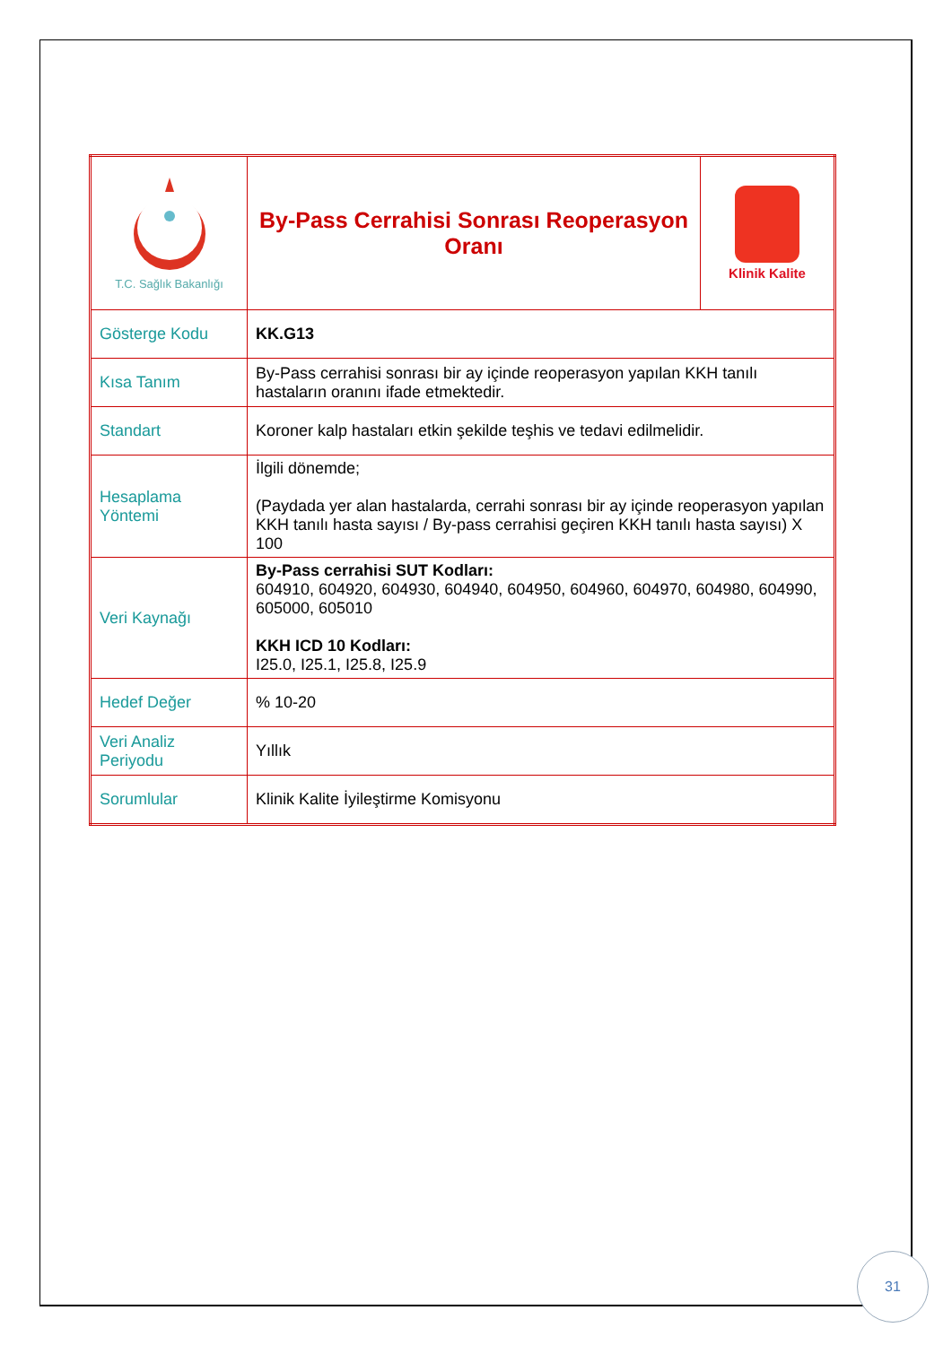| T.C. Sağlık Bakanlığı | By-Pass Cerrahisi Sonrası Reoperasyon Oranı | Klinik Kalite |
| Gösterge Kodu | KK.G13 | |
| Kısa Tanım | By-Pass cerrahisi sonrası bir ay içinde reoperasyon yapılan KKH tanılı hastaların oranını ifade etmektedir. | |
| Standart | Koroner kalp hastaları etkin şekilde teşhis ve tedavi edilmelidir. | |
| Hesaplama Yöntemi | İlgili dönemde; (Paydada yer alan hastalarda, cerrahi sonrası bir ay içinde reoperasyon yapılan KKH tanılı hasta sayısı / By-pass cerrahisi geçiren KKH tanılı hasta sayısı) X 100 | |
| Veri Kaynağı | By-Pass cerrahisi SUT Kodları: 604910, 604920, 604930, 604940, 604950, 604960, 604970, 604980, 604990, 605000, 605010 KKH ICD 10 Kodları: I25.0, I25.1, I25.8, I25.9 | |
| Hedef Değer | % 10-20 | |
| Veri Analiz Periyodu | Yıllık | |
| Sorumlular | Klinik Kalite İyileştirme Komisyonu | |
31